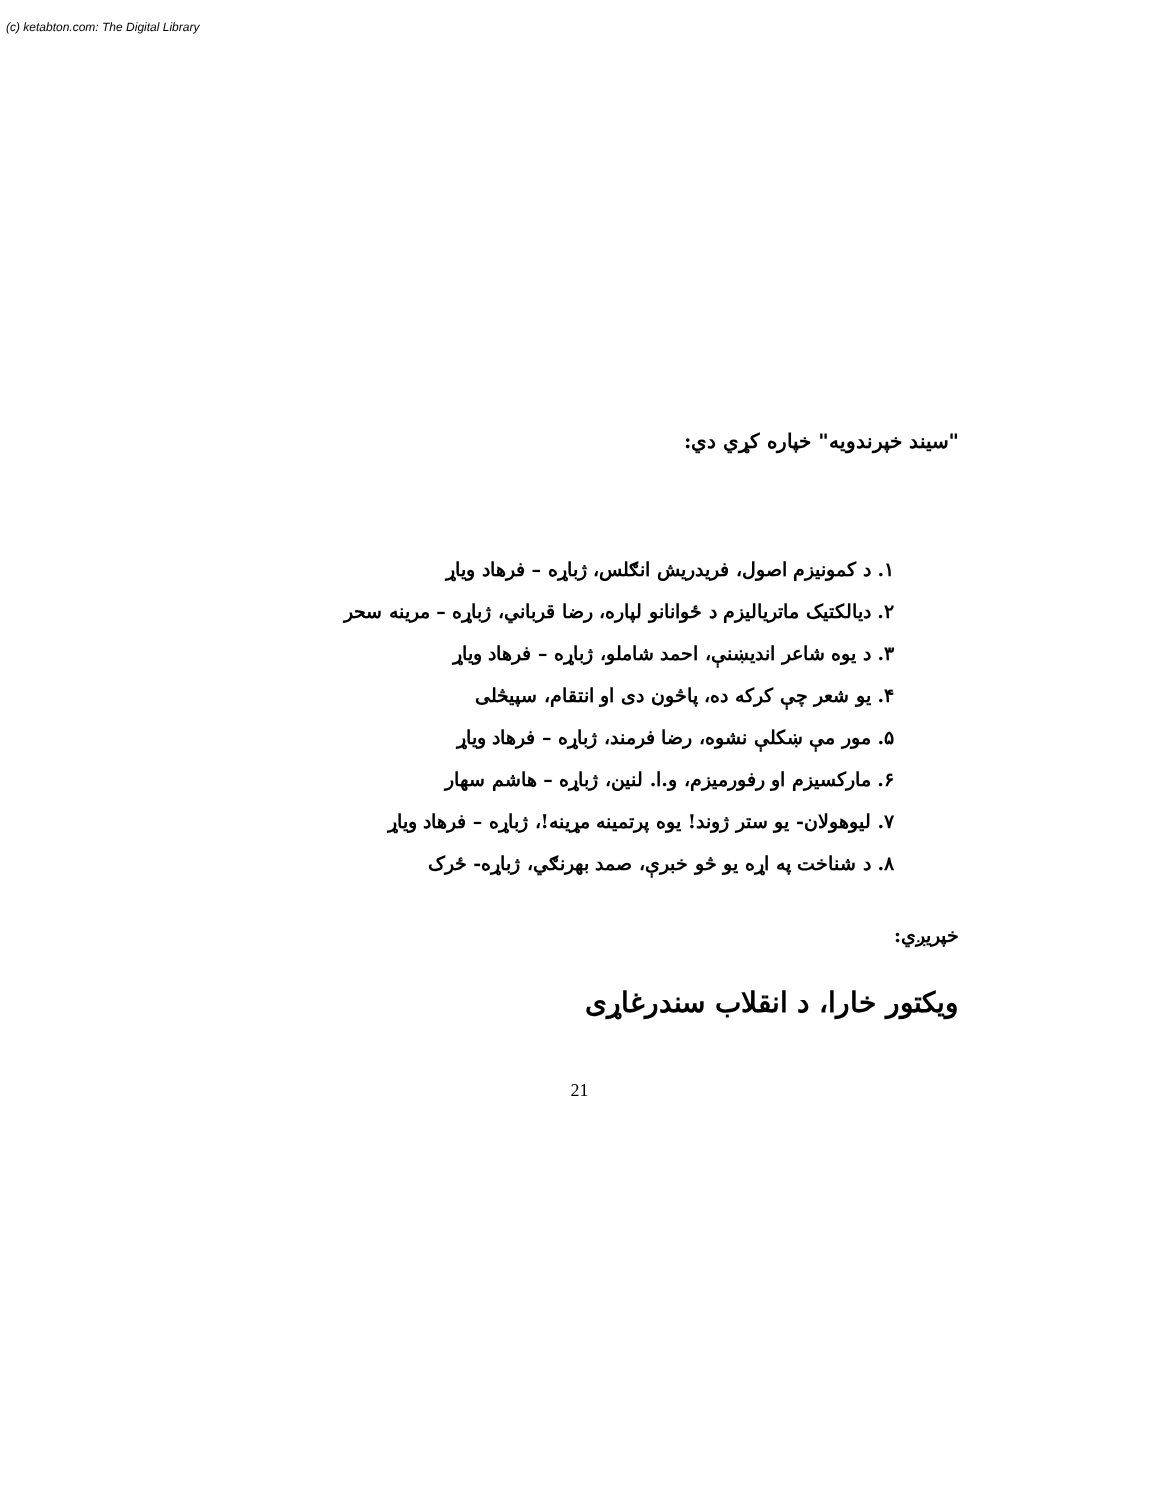(c) ketabton.com: The Digital Library
"سیند خپرندویه" خپاره کړي دي:
۱. د کمونیزم اصول، فریدریش انګلس، ژباړه – فرهاد ویاړ
۲. دیالکتیک ماتریالیزم د ځوانانو لپاره، رضا قرباني، ژباړه – مرینه سحر
۳. د یوه شاعر اندیښنې، احمد شاملو، ژباړه – فرهاد ویاړ
۴. یو شعر چې کرکه ده، پاڅون دی او انتقام، سپیڅلی
۵. مور مې ښکلې نشوه، رضا فرمند، ژباړه – فرهاد ویاړ
۶. مارکسیزم او رفورمیزم، و.ا. لنین، ژباړه – هاشم سهار
۷. لیوهولان- یو ستر ژوند! یوه پرتمینه مړینه!، ژباړه – فرهاد ویاړ
۸. د شناخت په اړه یو څو خبرې، صمد بهرنګي، ژباړه- ځرک
خپریږي:
ویکتور خارا، د انقلاب سندرغاړی
21